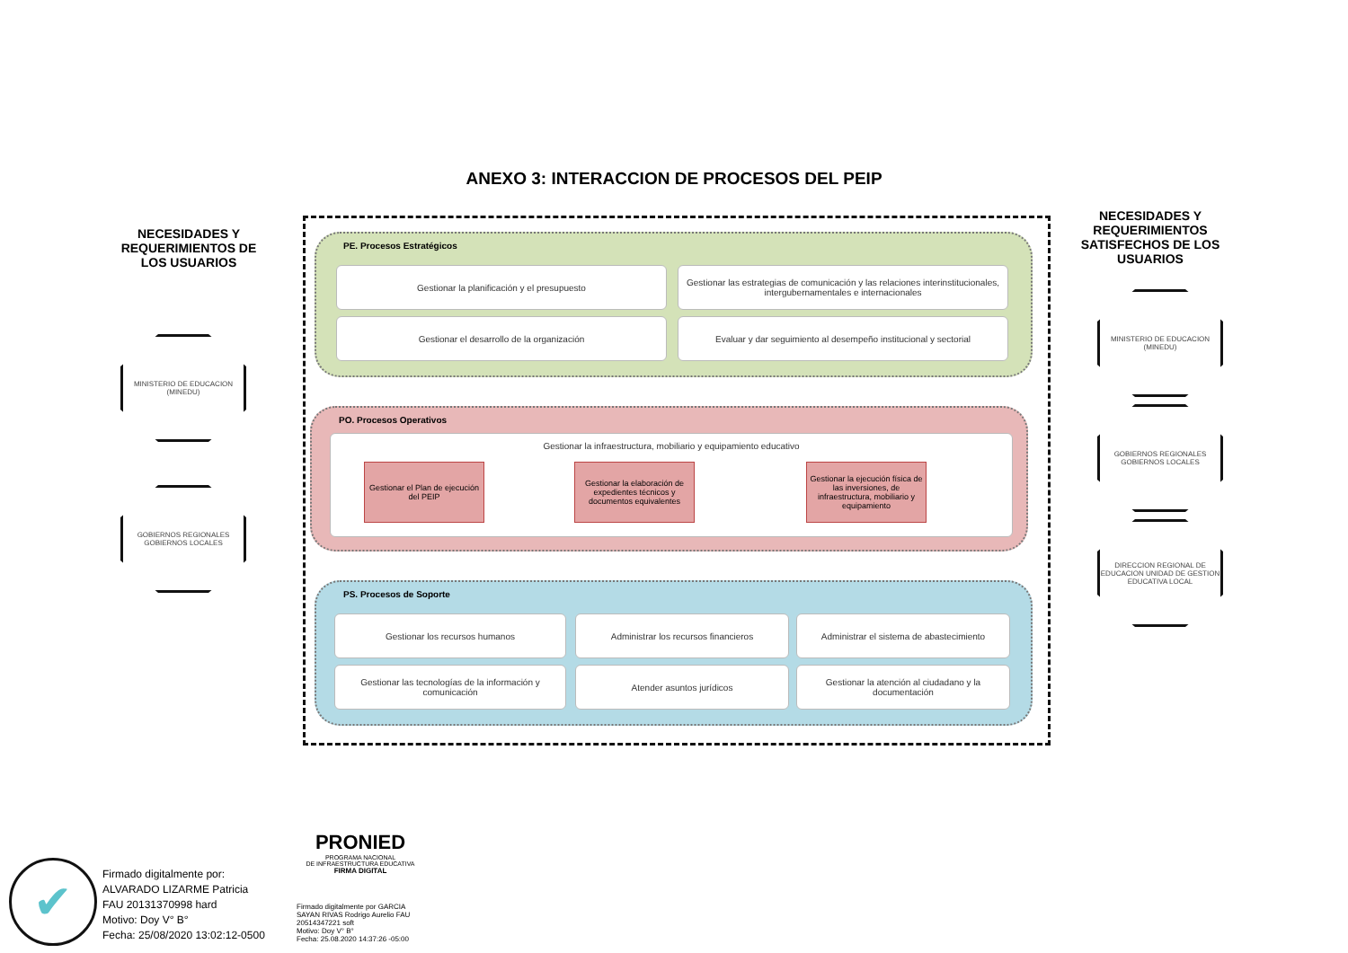ANEXO 3: INTERACCION DE PROCESOS DEL PEIP
NECESIDADES Y REQUERIMIENTOS DE LOS USUARIOS
MINISTERIO DE EDUCACION (MINEDU)
GOBIERNOS REGIONALES GOBIERNOS LOCALES
PE. Procesos Estratégicos
Gestionar la planificación y el presupuesto
Gestionar las estrategias de comunicación y las relaciones interinstitucionales, intergubernamentales e internacionales
Gestionar el desarrollo de la organización
Evaluar y dar seguimiento al desempeño institucional y sectorial
PO. Procesos Operativos
Gestionar la infraestructura, mobiliario y equipamiento educativo
Gestionar el Plan de ejecución del PEIP
Gestionar la elaboración de expedientes técnicos y documentos equivalentes
Gestionar la ejecución física de las inversiones, de infraestructura, mobiliario y equipamiento
PS. Procesos de Soporte
Gestionar los recursos humanos Administrar los recursos financieros
Administrar el sistema de abastecimiento
Gestionar las tecnologías de la información y comunicación
Atender asuntos jurídicos
Gestionar la atención al ciudadano y la documentación
NECESIDADES Y REQUERIMIENTOS SATISFECHOS DE LOS USUARIOS
MINISTERIO DE EDUCACION (MINEDU)
GOBIERNOS REGIONALES GOBIERNOS LOCALES
DIRECCION REGIONAL DE EDUCACION UNIDAD DE GESTION EDUCATIVA LOCAL
✔
Firmado digitalmente por:
ALVARADO LIZARME Patricia
FAU 20131370998 hard
Motivo: Doy V° B°
Fecha: 25/08/2020 13:02:12-0500
PRONIED
PROGRAMA NACIONAL
DE INFRAESTRUCTURA EDUCATIVA
FIRMA DIGITAL
Firmado digitalmente por GARCIA
SAYAN RIVAS Rodrigo Aurelio FAU
20514347221 soft
Motivo: Doy V° B°
Fecha: 25.08.2020 14:37:26 -05:00